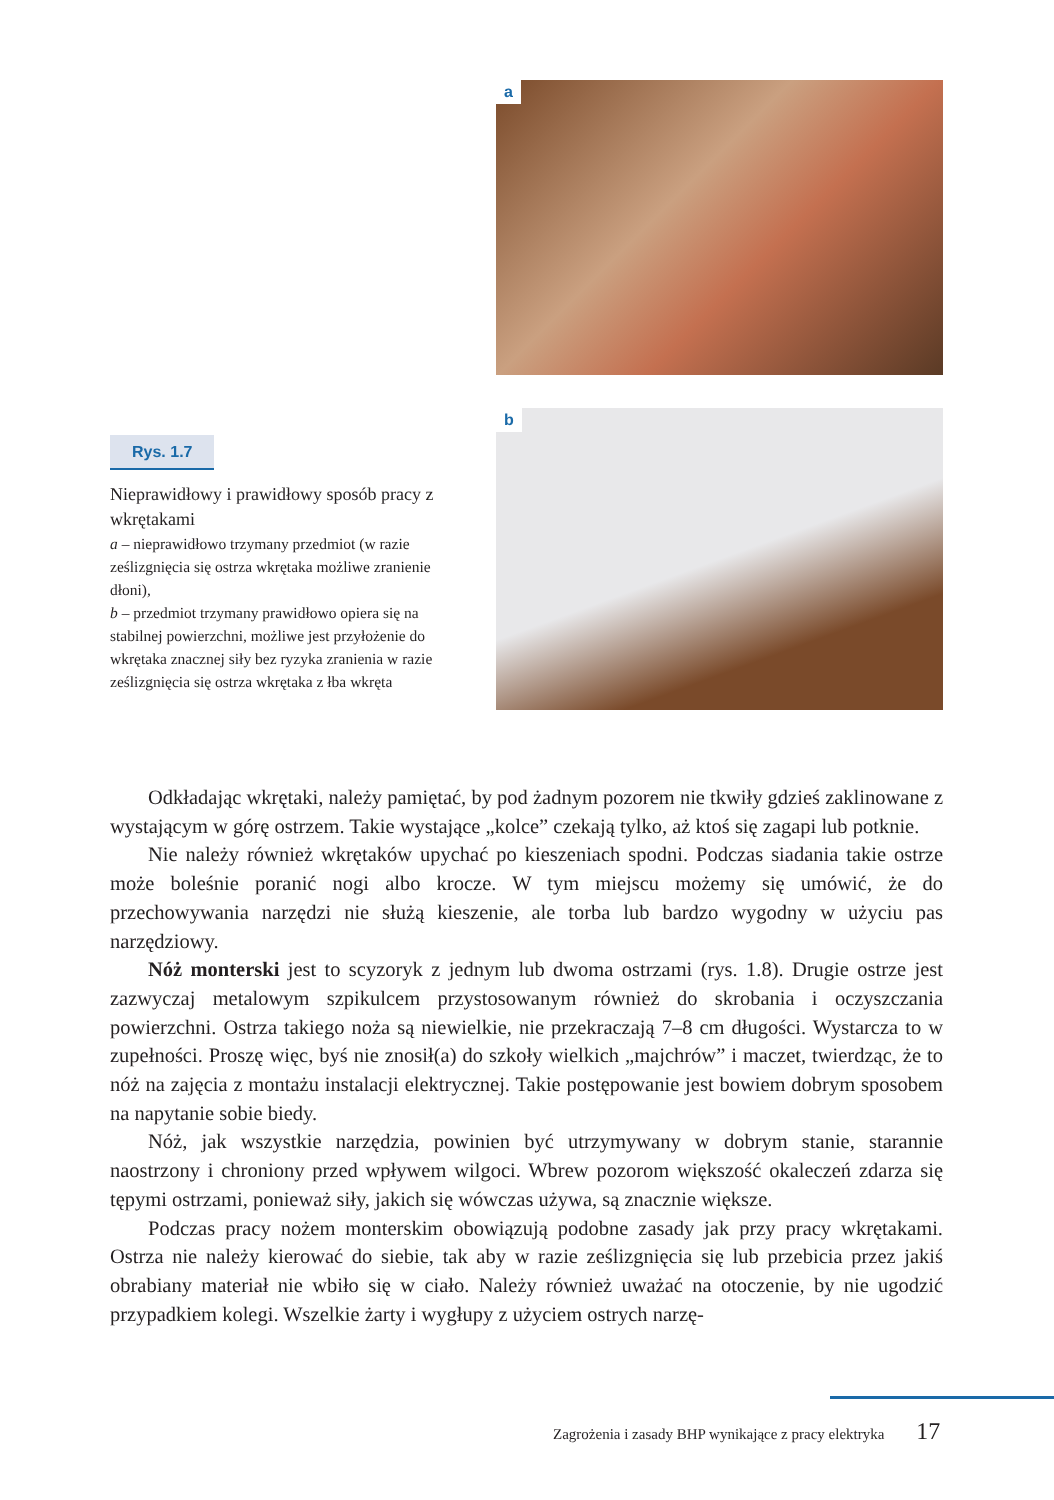Rys. 1.7
Nieprawidłowy i prawidłowy sposób pracy z wkrętakami
a – nieprawidłowo trzymany przedmiot (w razie ześlizgnięcia się ostrza wkrętaka możliwe zranienie dłoni),
b – przedmiot trzymany prawidłowo opiera się na stabilnej powierzchni, możliwe jest przyłożenie do wkrętaka znacznej siły bez ryzyka zranienia w razie ześlizgnięcia się ostrza wkrętaka z łba wkręta
a
b
Odkładając wkrętaki, należy pamiętać, by pod żadnym pozorem nie tkwiły gdzieś zaklinowane z wystającym w górę ostrzem. Takie wystające „kolce” czekają tylko, aż ktoś się zagapi lub potknie.
Nie należy również wkrętaków upychać po kieszeniach spodni. Podczas siadania takie ostrze może boleśnie poranić nogi albo krocze. W tym miejscu możemy się umówić, że do przechowywania narzędzi nie służą kieszenie, ale torba lub bardzo wygodny w użyciu pas narzędziowy.
Nóż monterski jest to scyzoryk z jednym lub dwoma ostrzami (rys. 1.8). Drugie ostrze jest zazwyczaj metalowym szpikulcem przystosowanym również do skrobania i oczyszczania powierzchni. Ostrza takiego noża są niewielkie, nie przekraczają 7–8 cm długości. Wystarcza to w zupełności. Proszę więc, byś nie znosił(a) do szkoły wielkich „majchrów” i maczet, twierdząc, że to nóż na zajęcia z montażu instalacji elektrycznej. Takie postępowanie jest bowiem dobrym sposobem na napytanie sobie biedy.
Nóż, jak wszystkie narzędzia, powinien być utrzymywany w dobrym stanie, starannie naostrzony i chroniony przed wpływem wilgoci. Wbrew pozorom większość okaleczeń zdarza się tępymi ostrzami, ponieważ siły, jakich się wówczas używa, są znacznie większe.
Podczas pracy nożem monterskim obowiązują podobne zasady jak przy pracy wkrętakami. Ostrza nie należy kierować do siebie, tak aby w razie ześlizgnięcia się lub przebicia przez jakiś obrabiany materiał nie wbiło się w ciało. Należy również uważać na otoczenie, by nie ugodzić przypadkiem kolegi. Wszelkie żarty i wygłupy z użyciem ostrych narzę-
Zagrożenia i zasady BHP wynikające z pracy elektryka 17